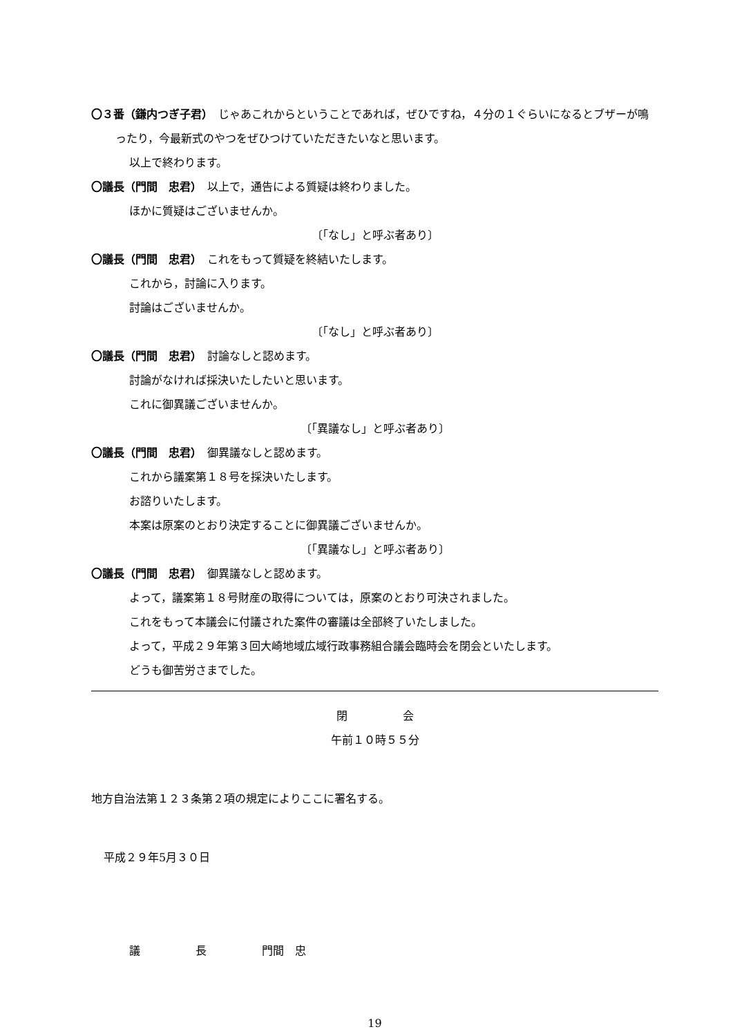〇３番（鎌内つぎ子君）　じゃあこれからということであれば，ぜひですね，４分の１ぐらいになるとブザーが鳴ったり，今最新式のやつをぜひつけていただきたいなと思います。
以上で終わります。
〇議長（門間　忠君）　以上で，通告による質疑は終わりました。
ほかに質疑はございませんか。
〔「なし」と呼ぶ者あり〕
〇議長（門間　忠君）　これをもって質疑を終結いたします。
これから，討論に入ります。
討論はございませんか。
〔「なし」と呼ぶ者あり〕
〇議長（門間　忠君）　討論なしと認めます。
討論がなければ採決いたしたいと思います。
これに御異議ございませんか。
〔「異議なし」と呼ぶ者あり〕
〇議長（門間　忠君）　御異議なしと認めます。
これから議案第１８号を採決いたします。
お諮りいたします。
本案は原案のとおり決定することに御異議ございませんか。
〔「異議なし」と呼ぶ者あり〕
〇議長（門間　忠君）　御異議なしと認めます。
よって，議案第１８号財産の取得については，原案のとおり可決されました。
これをもって本議会に付議された案件の審議は全部終了いたしました。
よって，平成２９年第３回大崎地域広域行政事務組合議会臨時会を閉会といたします。
どうも御苦労さまでした。
閉　　　　　会
午前１０時５５分
地方自治法第１２３条第２項の規定によりここに署名する。
平成２９年5月３０日
議　　　　　長　　　　　門間　忠
19